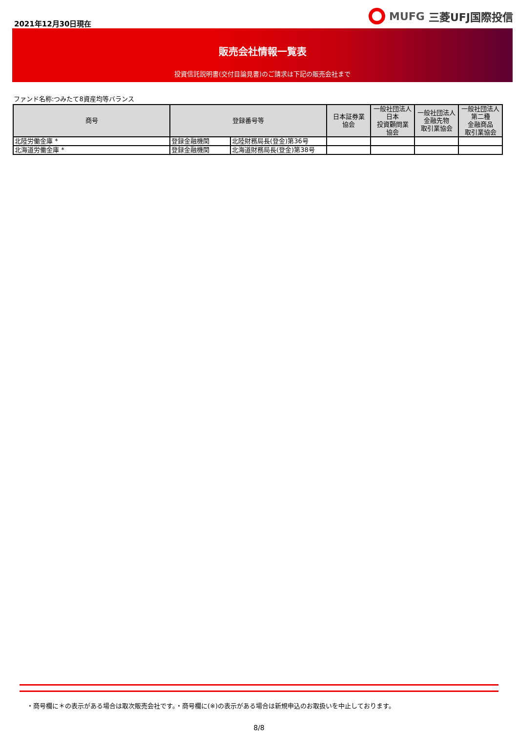2021年12月30日現在
MUFG 三菱UFJ国際投信
販売会社情報一覧表
投資信託説明書(交付目論見書)のご請求は下記の販売会社まで
ファンド名称:つみたて8資産均等バランス
| 商号 | 登録番号等 | | 日本証券業 協会 | 一般社団法人 日本 投資顧問業 協会 | 一般社団法人 金融先物 取引業協会 | 一般社団法人 第二種 金融商品 取引業協会 |
| --- | --- | --- | --- | --- | --- | --- |
| 北陸労働金庫 * | 登録金融機関 | 北陸財務局長(登金)第36号 | | | | |
| 北海道労働金庫 * | 登録金融機関 | 北海道財務局長(登金)第38号 | | | | |
・商号欄に＊の表示がある場合は取次販売会社です。・商号欄に(※)の表示がある場合は新規申込のお取扱いを中止しております。
8/8